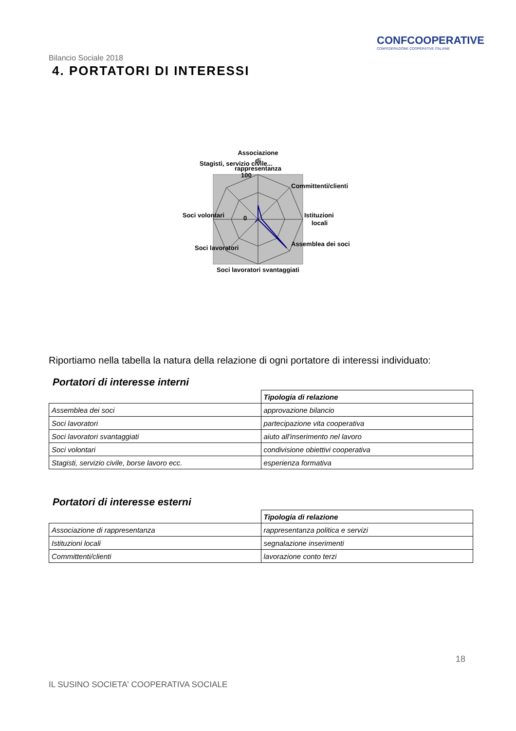Bilancio Sociale 2018
CONFCOOPERATIVE
CONFEDERAZIONE COOPERATIVE ITALIANE
4. PORTATORI DI INTERESSI
Associazione
di
rappresentanza
Committenti/clienti
Istituzioni
locali
Assemblea dei soci
Soci lavoratori svantaggiati
Soci lavoratori
Soci volontari
Stagisti, servizio civile...
100
0
Riportiamo nella tabella la natura della relazione di ogni portatore di interessi individuato:
Portatori di interesse interni
| | Tipologia di relazione |
| Assemblea dei soci | approvazione bilancio |
| Soci lavoratori | partecipazione vita cooperativa |
| Soci lavoratori svantaggiati | aiuto all'inserimento nel lavoro |
| Soci volontari | condivisione obiettivi cooperativa |
| Stagisti, servizio civile, borse lavoro ecc. | esperienza formativa |
Portatori di interesse esterni
| | Tipologia di relazione |
| Associazione di rappresentanza | rappresentanza politica e servizi |
| Istituzioni locali | segnalazione inserimenti |
| Committenti/clienti | lavorazione conto terzi |
18
IL SUSINO SOCIETA' COOPERATIVA SOCIALE